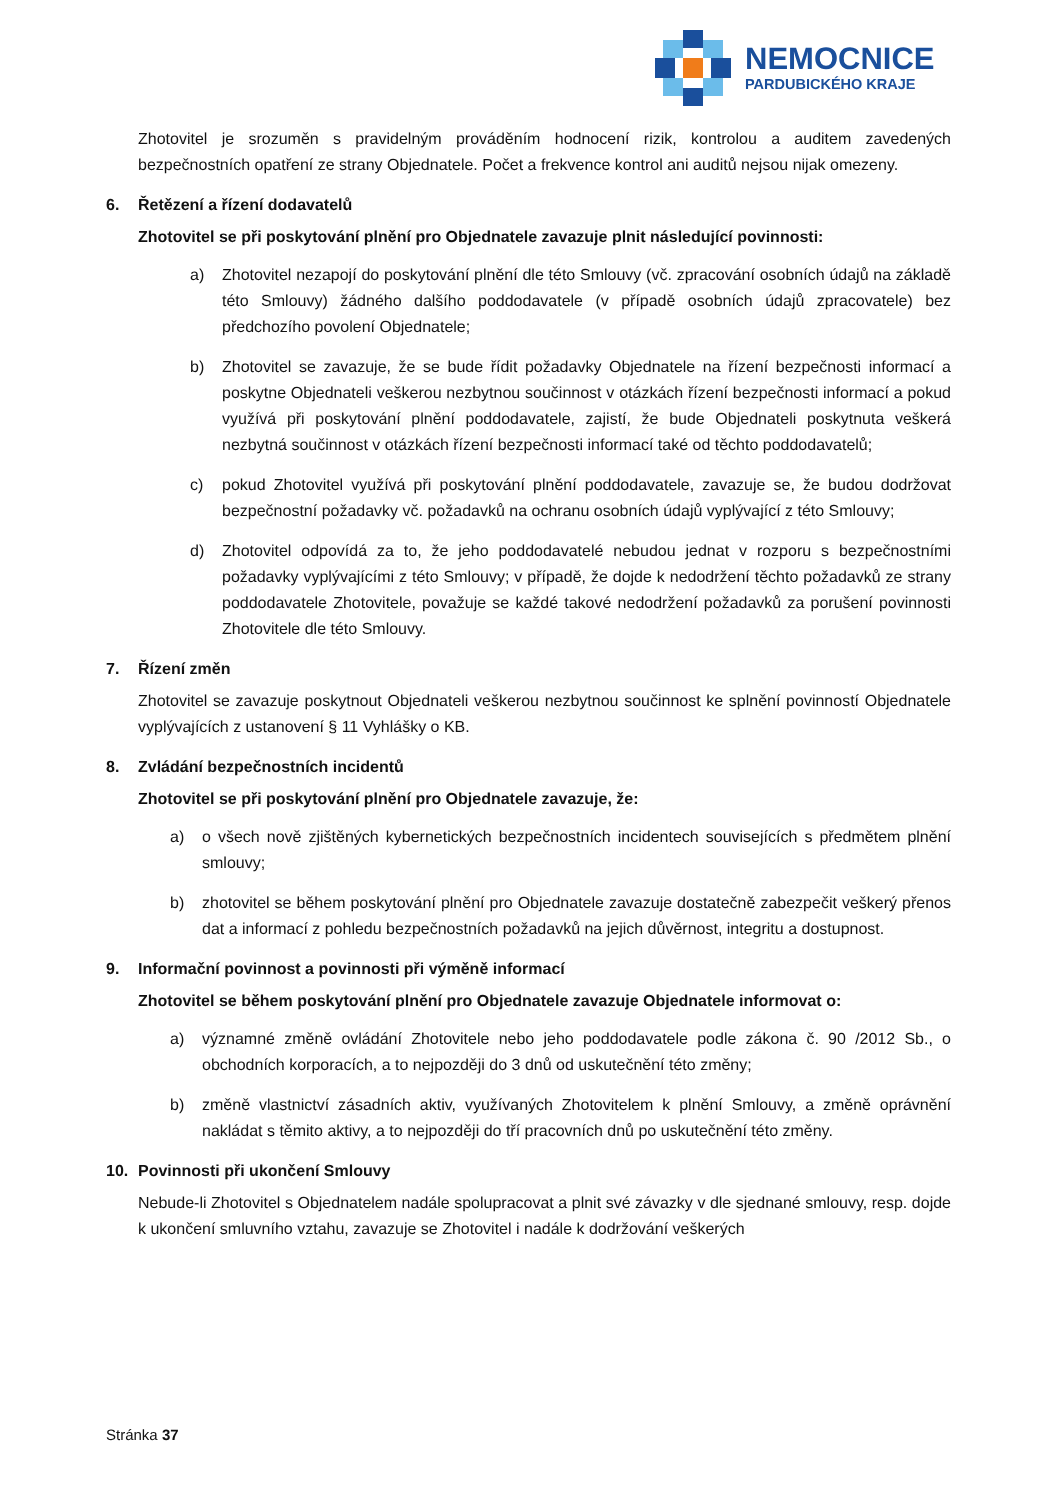NEMOCNICE
PARDUBICKÉHO KRAJE
Zhotovitel je srozuměn s pravidelným prováděním hodnocení rizik, kontrolou a auditem zavedených bezpečnostních opatření ze strany Objednatele. Počet a frekvence kontrol ani auditů nejsou nijak omezeny.
6. Řetězení a řízení dodavatelů
Zhotovitel se při poskytování plnění pro Objednatele zavazuje plnit následující povinnosti:
a) Zhotovitel nezapojí do poskytování plnění dle této Smlouvy (vč. zpracování osobních údajů na základě této Smlouvy) žádného dalšího poddodavatele (v případě osobních údajů zpracovatele) bez předchozího povolení Objednatele;
b) Zhotovitel se zavazuje, že se bude řídit požadavky Objednatele na řízení bezpečnosti informací a poskytne Objednateli veškerou nezbytnou součinnost v otázkách řízení bezpečnosti informací a pokud využívá při poskytování plnění poddodavatele, zajistí, že bude Objednateli poskytnuta veškerá nezbytná součinnost v otázkách řízení bezpečnosti informací také od těchto poddodavatelů;
c) pokud Zhotovitel využívá při poskytování plnění poddodavatele, zavazuje se, že budou dodržovat bezpečnostní požadavky vč. požadavků na ochranu osobních údajů vyplývající z této Smlouvy;
d) Zhotovitel odpovídá za to, že jeho poddodavatelé nebudou jednat v rozporu s bezpečnostními požadavky vyplývajícími z této Smlouvy; v případě, že dojde k nedodržení těchto požadavků ze strany poddodavatele Zhotovitele, považuje se každé takové nedodržení požadavků za porušení povinnosti Zhotovitele dle této Smlouvy.
7. Řízení změn
Zhotovitel se zavazuje poskytnout Objednateli veškerou nezbytnou součinnost ke splnění povinností Objednatele vyplývajících z ustanovení § 11 Vyhlášky o KB.
8. Zvládání bezpečnostních incidentů
Zhotovitel se při poskytování plnění pro Objednatele zavazuje, že:
a) o všech nově zjištěných kybernetických bezpečnostních incidentech souvisejících s předmětem plnění smlouvy;
b) zhotovitel se během poskytování plnění pro Objednatele zavazuje dostatečně zabezpečit veškerý přenos dat a informací z pohledu bezpečnostních požadavků na jejich důvěrnost, integritu a dostupnost.
9. Informační povinnost a povinnosti při výměně informací
Zhotovitel se během poskytování plnění pro Objednatele zavazuje Objednatele informovat o:
a) významné změně ovládání Zhotovitele nebo jeho poddodavatele podle zákona č. 90 /2012 Sb., o obchodních korporacích, a to nejpozději do 3 dnů od uskutečnění této změny;
b) změně vlastnictví zásadních aktiv, využívaných Zhotovitelem k plnění Smlouvy, a změně oprávnění nakládat s těmito aktivy, a to nejpozději do tří pracovních dnů po uskutečnění této změny.
10. Povinnosti při ukončení Smlouvy
Nebude-li Zhotovitel s Objednatelem nadále spolupracovat a plnit své závazky v dle sjednané smlouvy, resp. dojde k ukončení smluvního vztahu, zavazuje se Zhotovitel i nadále k dodržování veškerých
Stránka 37